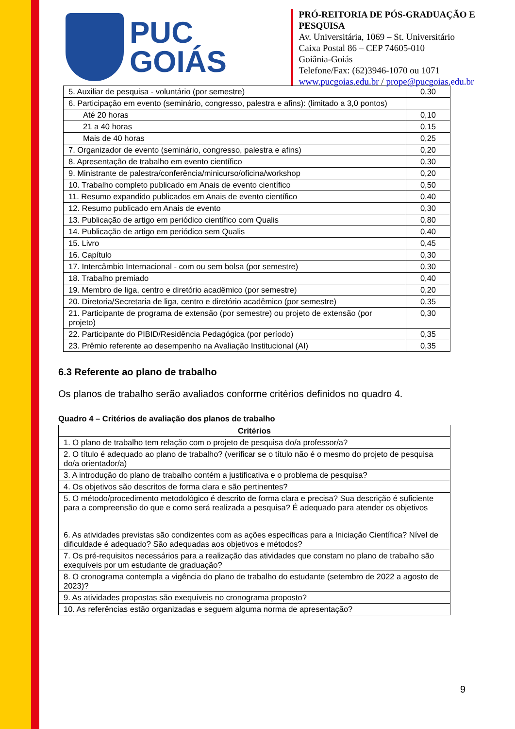PUC
GOIÁS
PRÓ-REITORIA DE PÓS-GRADUAÇÃO E PESQUISA
Av. Universitária, 1069 – St. Universitário
Caixa Postal 86 – CEP 74605-010
Goiânia-Goiás
Telefone/Fax: (62)3946-1070 ou 1071
www.pucgoias.edu.br / prope@pucgoias.edu.br
| 5. Auxiliar de pesquisa - voluntário (por semestre) | 0,30 |
| 6. Participação em evento (seminário, congresso, palestra e afins): (limitado a 3,0 pontos) | |
| Até 20 horas | 0,10 |
| 21 a 40 horas | 0,15 |
| Mais de 40 horas | 0,25 |
| 7. Organizador de evento (seminário, congresso, palestra e afins) | 0,20 |
| 8. Apresentação de trabalho em evento científico | 0,30 |
| 9. Ministrante de palestra/conferência/minicurso/oficina/workshop | 0,20 |
| 10. Trabalho completo publicado em Anais de evento científico | 0,50 |
| 11. Resumo expandido publicados em Anais de evento científico | 0,40 |
| 12. Resumo publicado em Anais de evento | 0,30 |
| 13. Publicação de artigo em periódico científico com Qualis | 0,80 |
| 14. Publicação de artigo em periódico sem Qualis | 0,40 |
| 15. Livro | 0,45 |
| 16. Capítulo | 0,30 |
| 17. Intercâmbio Internacional - com ou sem bolsa (por semestre) | 0,30 |
| 18. Trabalho premiado | 0,40 |
| 19. Membro de liga, centro e diretório acadêmico (por semestre) | 0,20 |
| 20. Diretoria/Secretaria de liga, centro e diretório acadêmico (por semestre) | 0,35 |
| 21. Participante de programa de extensão (por semestre) ou projeto de extensão (por projeto) | 0,30 |
| 22. Participante do PIBID/Residência Pedagógica (por período) | 0,35 |
| 23. Prêmio referente ao desempenho na Avaliação Institucional (AI) | 0,35 |
6.3 Referente ao plano de trabalho
Os planos de trabalho serão avaliados conforme critérios definidos no quadro 4.
Quadro 4 – Critérios de avaliação dos planos de trabalho
| Critérios |
| --- |
| 1. O plano de trabalho tem relação com o projeto de pesquisa do/a professor/a? |
| 2. O título é adequado ao plano de trabalho? (verificar se o título não é o mesmo do projeto de pesquisa do/a orientador/a) |
| 3. A introdução do plano de trabalho contém a justificativa e o problema de pesquisa? |
| 4. Os objetivos são descritos de forma clara e são pertinentes? |
| 5. O método/procedimento metodológico é descrito de forma clara e precisa? Sua descrição é suficiente para a compreensão do que e como será realizada a pesquisa? É adequado para atender os objetivos |
| 6. As atividades previstas são condizentes com as ações específicas para a Iniciação Científica? Nível de dificuldade é adequado? São adequadas aos objetivos e métodos? |
| 7. Os pré-requisitos necessários para a realização das atividades que constam no plano de trabalho são exequíveis por um estudante de graduação? |
| 8. O cronograma contempla a vigência do plano de trabalho do estudante (setembro de 2022 a agosto de 2023)? |
| 9. As atividades propostas são exequíveis no cronograma proposto? |
| 10. As referências estão organizadas e seguem alguma norma de apresentação? |
9